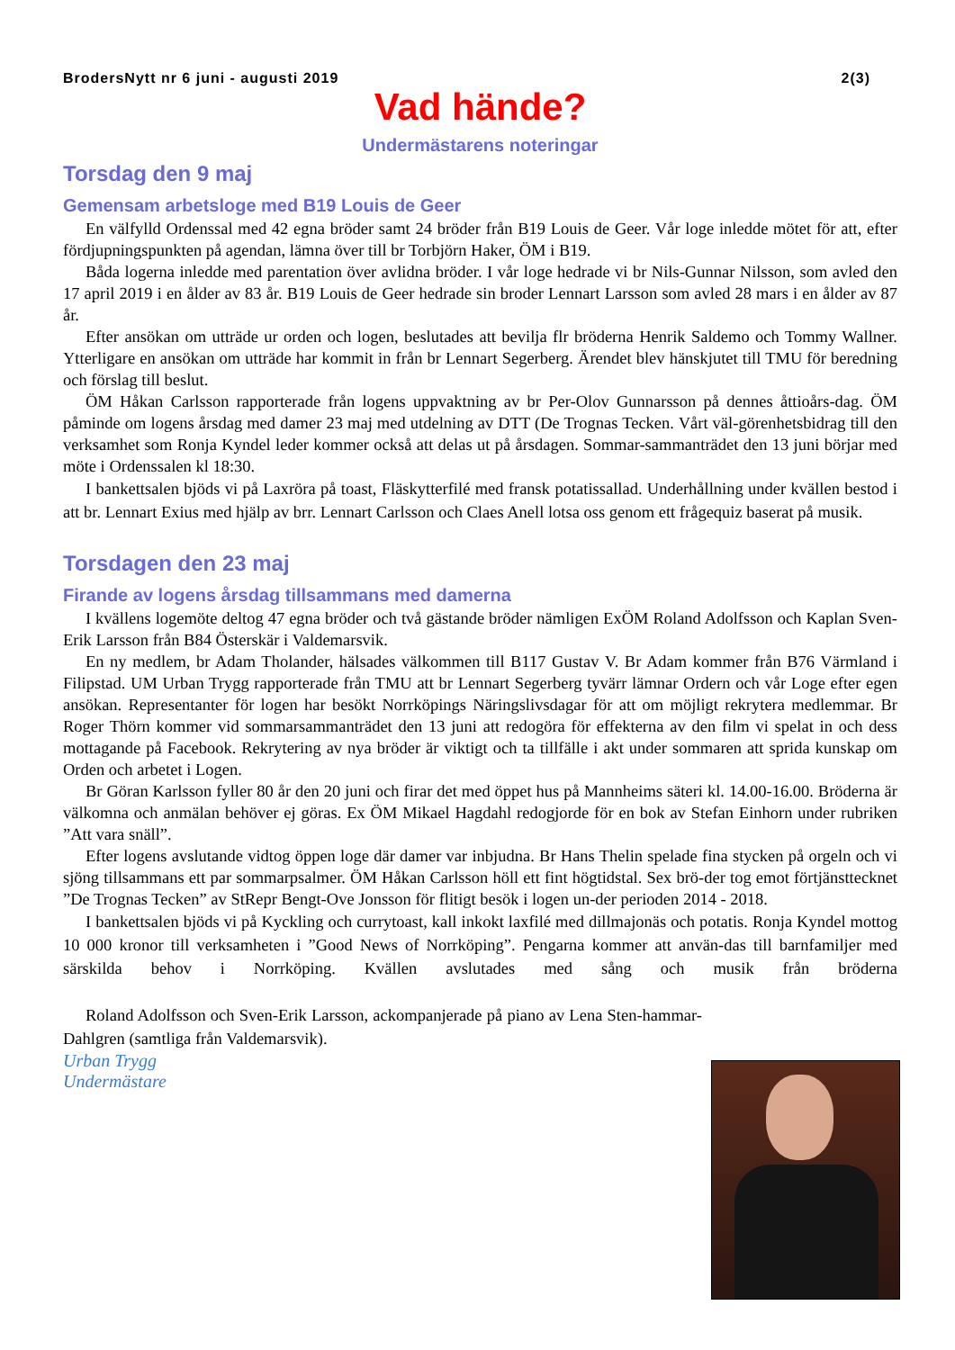BrodersNytt nr 6 juni - augusti 2019 2(3)
Vad hände?
Undermästarens noteringar
Torsdag den 9 maj
Gemensam arbetsloge med B19 Louis de Geer
En välfylld Ordenssal med 42 egna bröder samt 24 bröder från B19 Louis de Geer. Vår loge inledde mötet för att, efter fördjupningspunkten på agendan, lämna över till br Torbjörn Haker, ÖM i B19.
Båda logerna inledde med parentation över avlidna bröder. I vår loge hedrade vi br Nils-Gunnar Nilsson, som avled den 17 april 2019 i en ålder av 83 år. B19 Louis de Geer hedrade sin broder Lennart Larsson som avled 28 mars i en ålder av 87 år.
Efter ansökan om utträde ur orden och logen, beslutades att bevilja flr bröderna Henrik Saldemo och Tommy Wallner. Ytterligare en ansökan om utträde har kommit in från br Lennart Segerberg. Ärendet blev hänskjutet till TMU för beredning och förslag till beslut.
ÖM Håkan Carlsson rapporterade från logens uppvaktning av br Per-Olov Gunnarsson på dennes åttioårs-dag. ÖM påminde om logens årsdag med damer 23 maj med utdelning av DTT (De Trognas Tecken. Vårt väl-görenhetsbidrag till den verksamhet som Ronja Kyndel leder kommer också att delas ut på årsdagen. Sommar-sammanträdet den 13 juni börjar med möte i Ordenssalen kl 18:30.
I bankettsalen bjöds vi på Laxröra på toast, Fläskytterfilé med fransk potatissallad. Underhållning under kvällen bestod i att br. Lennart Exius med hjälp av brr. Lennart Carlsson och Claes Anell lotsa oss genom ett frågequiz baserat på musik.
Torsdagen den 23 maj
Firande av logens årsdag tillsammans med damerna
I kvällens logemöte deltog 47 egna bröder och två gästande bröder nämligen ExÖM Roland Adolfsson och Kaplan Sven-Erik Larsson från B84 Österskär i Valdemarsvik.
En ny medlem, br Adam Tholander, hälsades välkommen till B117 Gustav V. Br Adam kommer från B76 Värmland i Filipstad. UM Urban Trygg rapporterade från TMU att br Lennart Segerberg tyvärr lämnar Ordern och vår Loge efter egen ansökan. Representanter för logen har besökt Norrköpings Näringslivsdagar för att om möjligt rekrytera medlemmar. Br Roger Thörn kommer vid sommarsammanträdet den 13 juni att redogöra för effekterna av den film vi spelat in och dess mottagande på Facebook. Rekrytering av nya bröder är viktigt och ta tillfälle i akt under sommaren att sprida kunskap om Orden och arbetet i Logen.
Br Göran Karlsson fyller 80 år den 20 juni och firar det med öppet hus på Mannheims säteri kl. 14.00-16.00. Bröderna är välkomna och anmälan behöver ej göras. Ex ÖM Mikael Hagdahl redogjorde för en bok av Stefan Einhorn under rubriken ”Att vara snäll”.
Efter logens avslutande vidtog öppen loge där damer var inbjudna. Br Hans Thelin spelade fina stycken på orgeln och vi sjöng tillsammans ett par sommarpsalmer. ÖM Håkan Carlsson höll ett fint högtidstal. Sex brö-der tog emot förtjänsttecknet ”De Trognas Tecken” av StRepr Bengt-Ove Jonsson för flitigt besök i logen un-der perioden 2014 - 2018.
I bankettsalen bjöds vi på Kyckling och currytoast, kall inkokt laxfilé med dillmajonäs och potatis. Ronja Kyndel mottog 10 000 kronor till verksamheten i ”Good News of Norrköping”. Pengarna kommer att använ-das till barnfamiljer med särskilda behov i Norrköping. Kvällen avslutades med sång och musik från bröderna
Roland Adolfsson och Sven-Erik Larsson, ackompanjerade på piano av Lena Sten-hammar-Dahlgren (samtliga från Valdemarsvik).
Urban Trygg
Undermästare